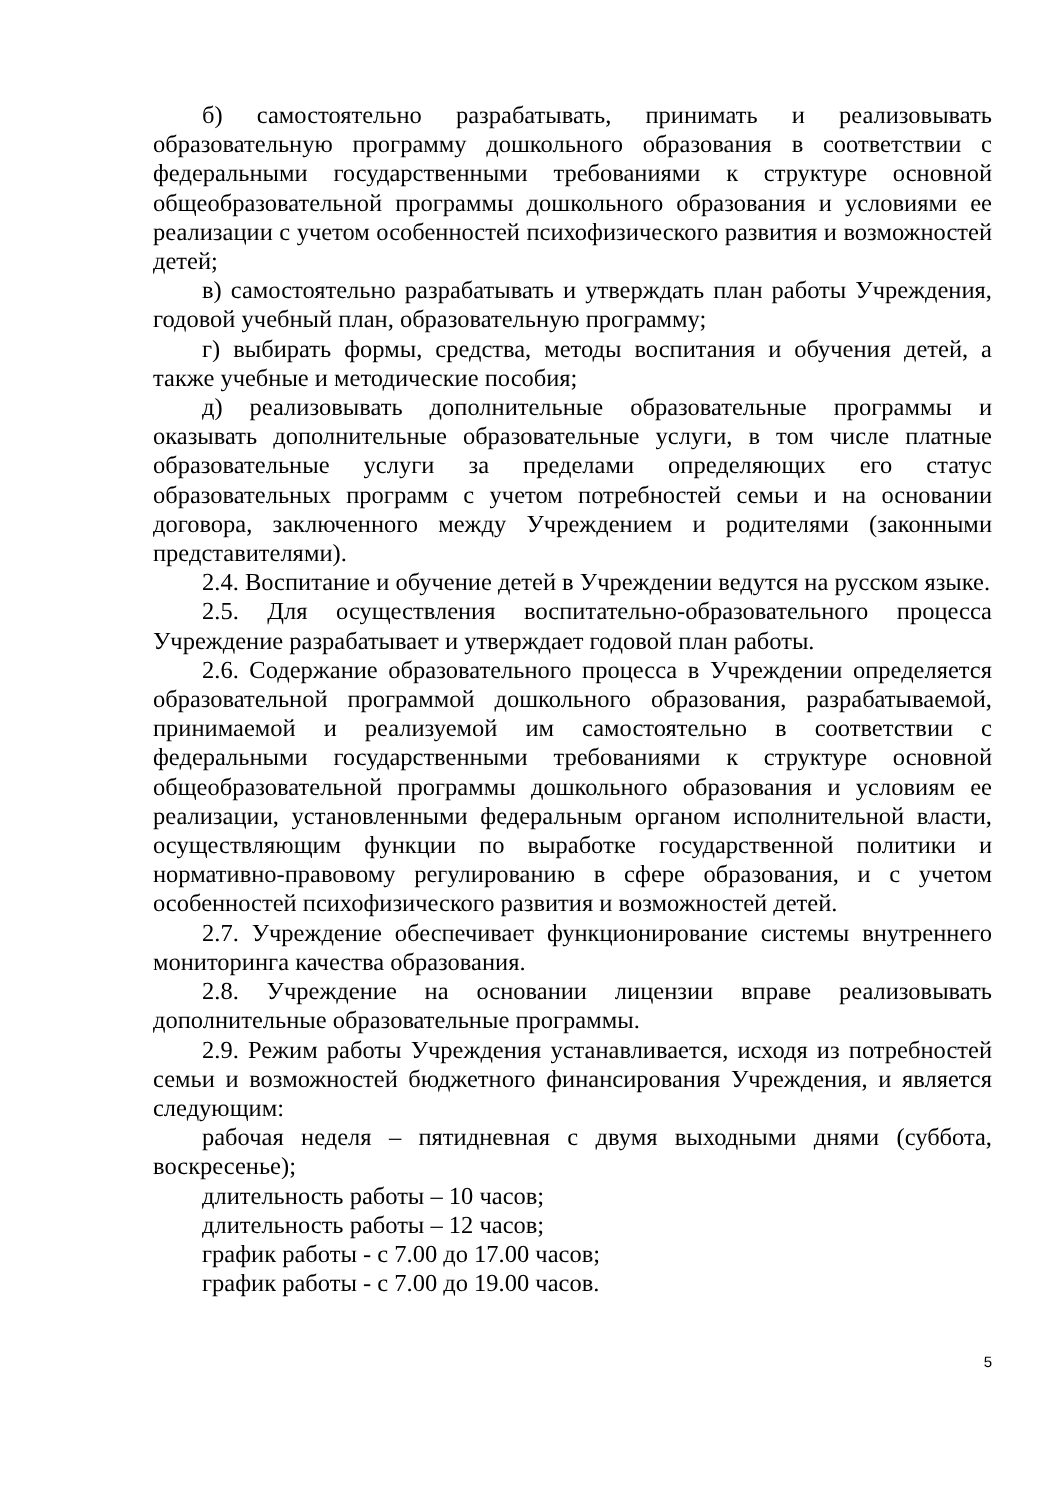б) самостоятельно разрабатывать, принимать и реализовывать образовательную программу дошкольного образования в соответствии с федеральными государственными требованиями к структуре основной общеобразовательной программы дошкольного образования и условиями ее реализации с учетом особенностей психофизического развития и возможностей детей;
в) самостоятельно разрабатывать и утверждать план работы Учреждения, годовой учебный план, образовательную программу;
г) выбирать формы, средства, методы воспитания и обучения детей, а также учебные и методические пособия;
д) реализовывать дополнительные образовательные программы и оказывать дополнительные образовательные услуги, в том числе платные образовательные услуги за пределами определяющих его статус образовательных программ с учетом потребностей семьи и на основании договора, заключенного между Учреждением и родителями (законными представителями).
2.4. Воспитание и обучение детей в Учреждении ведутся на русском языке.
2.5. Для осуществления воспитательно-образовательного процесса Учреждение разрабатывает и утверждает годовой план работы.
2.6. Содержание образовательного процесса в Учреждении определяется образовательной программой дошкольного образования, разрабатываемой, принимаемой и реализуемой им самостоятельно в соответствии с федеральными государственными требованиями к структуре основной общеобразовательной программы дошкольного образования и условиям ее реализации, установленными федеральным органом исполнительной власти, осуществляющим функции по выработке государственной политики и нормативно-правовому регулированию в сфере образования, и с учетом особенностей психофизического развития и возможностей детей.
2.7. Учреждение обеспечивает функционирование системы внутреннего мониторинга качества образования.
2.8. Учреждение на основании лицензии вправе реализовывать дополнительные образовательные программы.
2.9. Режим работы Учреждения устанавливается, исходя из потребностей семьи и возможностей бюджетного финансирования Учреждения, и является следующим:
рабочая неделя – пятидневная с двумя выходными днями (суббота, воскресенье);
длительность работы – 10 часов;
длительность работы – 12 часов;
график работы - с 7.00 до 17.00 часов;
график работы - с 7.00 до 19.00 часов.
5